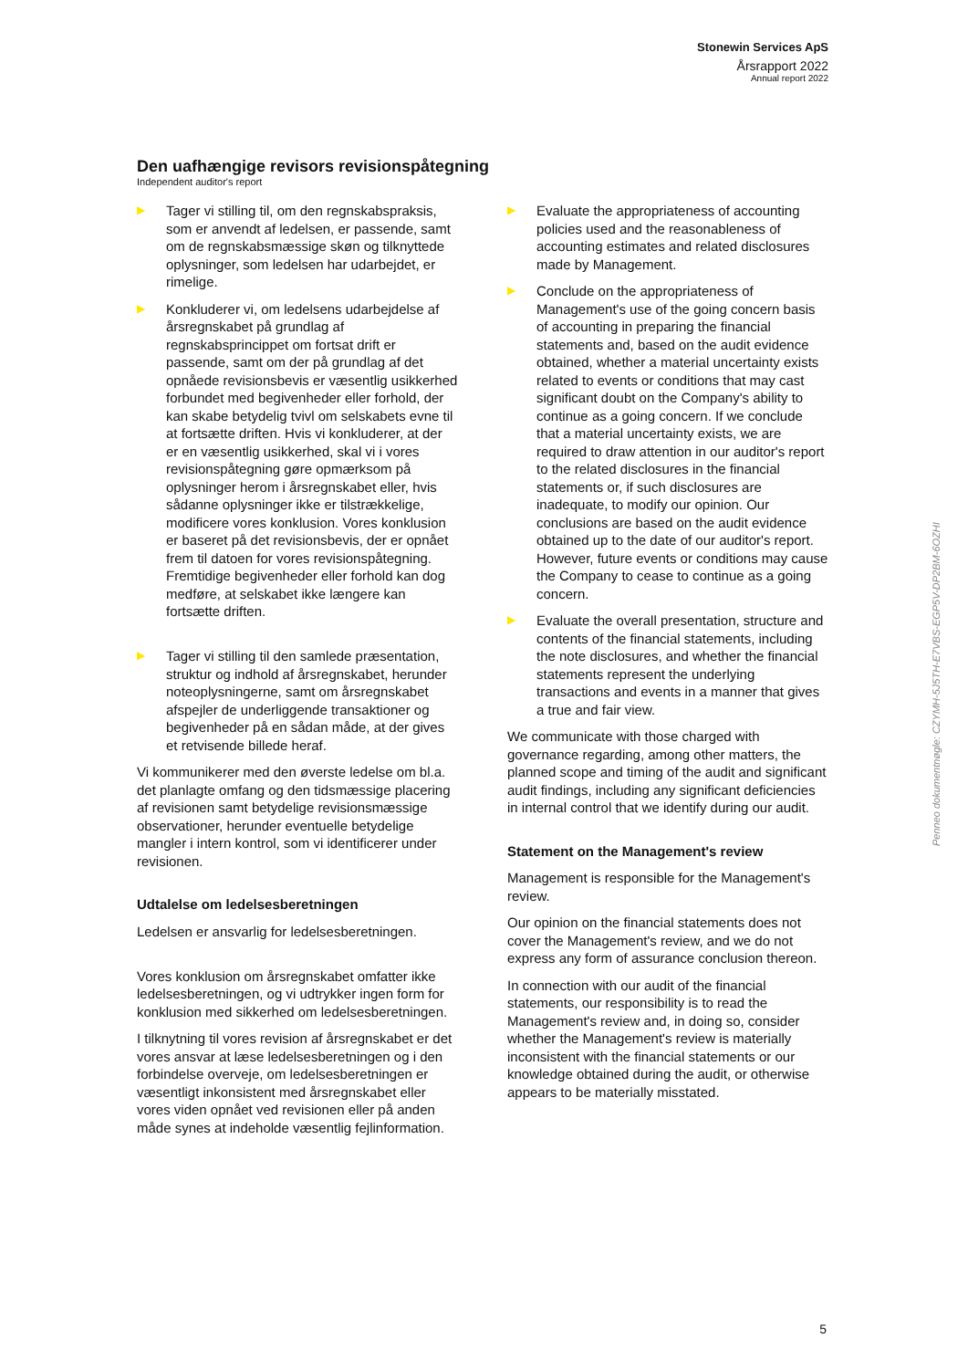Stonewin Services ApS
Årsrapport 2022
Annual report 2022
Den uafhængige revisors revisionspåtegning
Independent auditor's report
▶ Tager vi stilling til, om den regnskabspraksis, som er anvendt af ledelsen, er passende, samt om de regnskabsmæssige skøn og tilknyttede oplysninger, som ledelsen har udarbejdet, er rimelige.
▶ Konkluderer vi, om ledelsens udarbejdelse af årsregnskabet på grundlag af regnskabsprincippet om fortsat drift er passende, samt om der på grundlag af det opnåede revisionsbevis er væsentlig usikkerhed forbundet med begivenheder eller forhold, der kan skabe betydelig tvivl om selskabets evne til at fortsætte driften. Hvis vi konkluderer, at der er en væsentlig usikkerhed, skal vi i vores revisionspåtegning gøre opmærksom på oplysninger herom i årsregnskabet eller, hvis sådanne oplysninger ikke er tilstrækkelige, modificere vores konklusion. Vores konklusion er baseret på det revisionsbevis, der er opnået frem til datoen for vores revisionspåtegning. Fremtidige begivenheder eller forhold kan dog medføre, at selskabet ikke længere kan fortsætte driften.
▶ Tager vi stilling til den samlede præsentation, struktur og indhold af årsregnskabet, herunder noteoplysningerne, samt om årsregnskabet afspejler de underliggende transaktioner og begivenheder på en sådan måde, at der gives et retvisende billede heraf.
Vi kommunikerer med den øverste ledelse om bl.a. det planlagte omfang og den tidsmæssige placering af revisionen samt betydelige revisionsmæssige observationer, herunder eventuelle betydelige mangler i intern kontrol, som vi identificerer under revisionen.
Udtalelse om ledelsesberetningen
Ledelsen er ansvarlig for ledelsesberetningen.
Vores konklusion om årsregnskabet omfatter ikke ledelsesberetningen, og vi udtrykker ingen form for konklusion med sikkerhed om ledelsesberetningen.
I tilknytning til vores revision af årsregnskabet er det vores ansvar at læse ledelsesberetningen og i den forbindelse overveje, om ledelsesberetningen er væsentligt inkonsistent med årsregnskabet eller vores viden opnået ved revisionen eller på anden måde synes at indeholde væsentlig fejlinformation.
▶ Evaluate the appropriateness of accounting policies used and the reasonableness of accounting estimates and related disclosures made by Management.
▶ Conclude on the appropriateness of Management's use of the going concern basis of accounting in preparing the financial statements and, based on the audit evidence obtained, whether a material uncertainty exists related to events or conditions that may cast significant doubt on the Company's ability to continue as a going concern. If we conclude that a material uncertainty exists, we are required to draw attention in our auditor's report to the related disclosures in the financial statements or, if such disclosures are inadequate, to modify our opinion. Our conclusions are based on the audit evidence obtained up to the date of our auditor's report. However, future events or conditions may cause the Company to cease to continue as a going concern.
▶ Evaluate the overall presentation, structure and contents of the financial statements, including the note disclosures, and whether the financial statements represent the underlying transactions and events in a manner that gives a true and fair view.
We communicate with those charged with governance regarding, among other matters, the planned scope and timing of the audit and significant audit findings, including any significant deficiencies in internal control that we identify during our audit.
Statement on the Management's review
Management is responsible for the Management's review.
Our opinion on the financial statements does not cover the Management's review, and we do not express any form of assurance conclusion thereon.
In connection with our audit of the financial statements, our responsibility is to read the Management's review and, in doing so, consider whether the Management's review is materially inconsistent with the financial statements or our knowledge obtained during the audit, or otherwise appears to be materially misstated.
Penneo dokumentnøgle: CZYMH-5J5TH-E7VBS-EGP5V-DP2BM-6OZHI
5